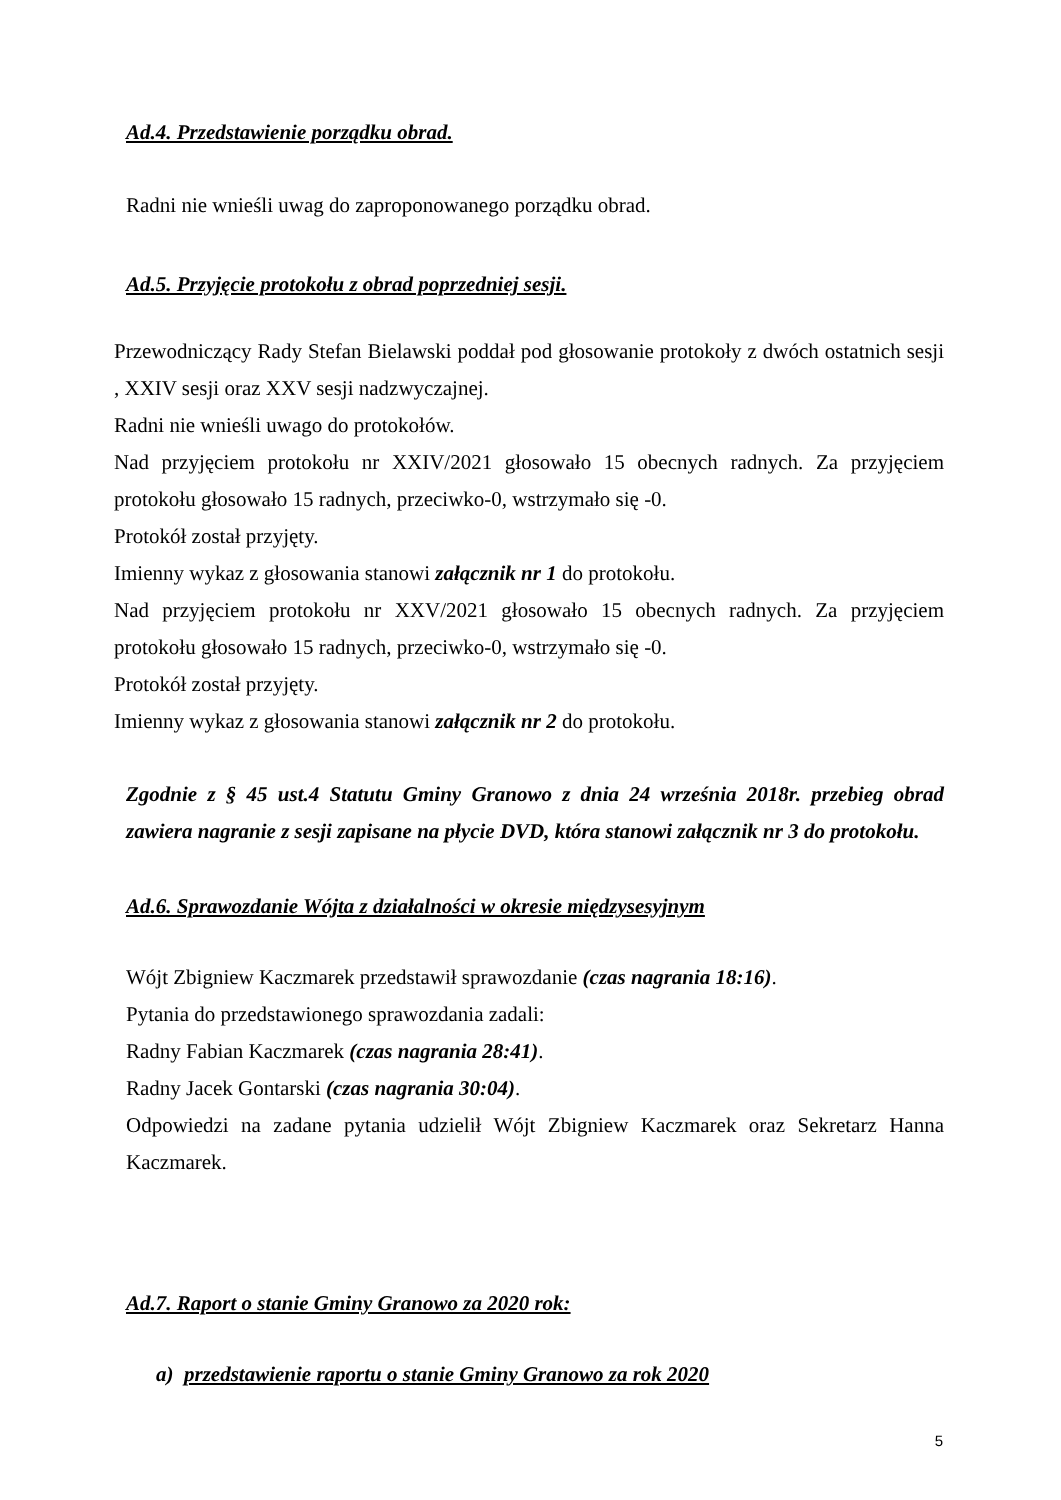Ad.4. Przedstawienie porządku obrad.
Radni nie wnieśli uwag do zaproponowanego porządku obrad.
Ad.5. Przyjęcie protokołu z obrad poprzedniej sesji.
Przewodniczący Rady Stefan Bielawski poddał pod głosowanie protokoły z dwóch ostatnich sesji , XXIV sesji oraz XXV sesji nadzwyczajnej.
Radni nie wnieśli uwago do protokołów.
Nad przyjęciem protokołu nr XXIV/2021 głosowało 15 obecnych radnych. Za przyjęciem protokołu głosowało 15 radnych, przeciwko-0, wstrzymało się -0.
Protokół został przyjęty.
Imienny wykaz z głosowania stanowi załącznik nr 1 do protokołu.
Nad przyjęciem protokołu nr XXV/2021 głosowało 15 obecnych radnych. Za przyjęciem protokołu głosowało 15 radnych, przeciwko-0, wstrzymało się -0.
Protokół został przyjęty.
Imienny wykaz z głosowania stanowi załącznik nr 2 do protokołu.
Zgodnie z § 45 ust.4 Statutu Gminy Granowo z dnia 24 września 2018r. przebieg obrad zawiera nagranie z sesji zapisane na płycie DVD, która stanowi załącznik nr 3 do protokołu.
Ad.6. Sprawozdanie Wójta z działalności w okresie międzysesyjnym
Wójt Zbigniew Kaczmarek przedstawił sprawozdanie (czas nagrania 18:16).
Pytania do przedstawionego sprawozdania zadali:
Radny Fabian Kaczmarek (czas nagrania 28:41).
Radny Jacek Gontarski (czas nagrania 30:04).
Odpowiedzi na zadane pytania udzielił Wójt Zbigniew Kaczmarek oraz Sekretarz Hanna Kaczmarek.
Ad.7. Raport o stanie Gminy Granowo za 2020 rok:
a) przedstawienie raportu o stanie Gminy Granowo za rok 2020
5